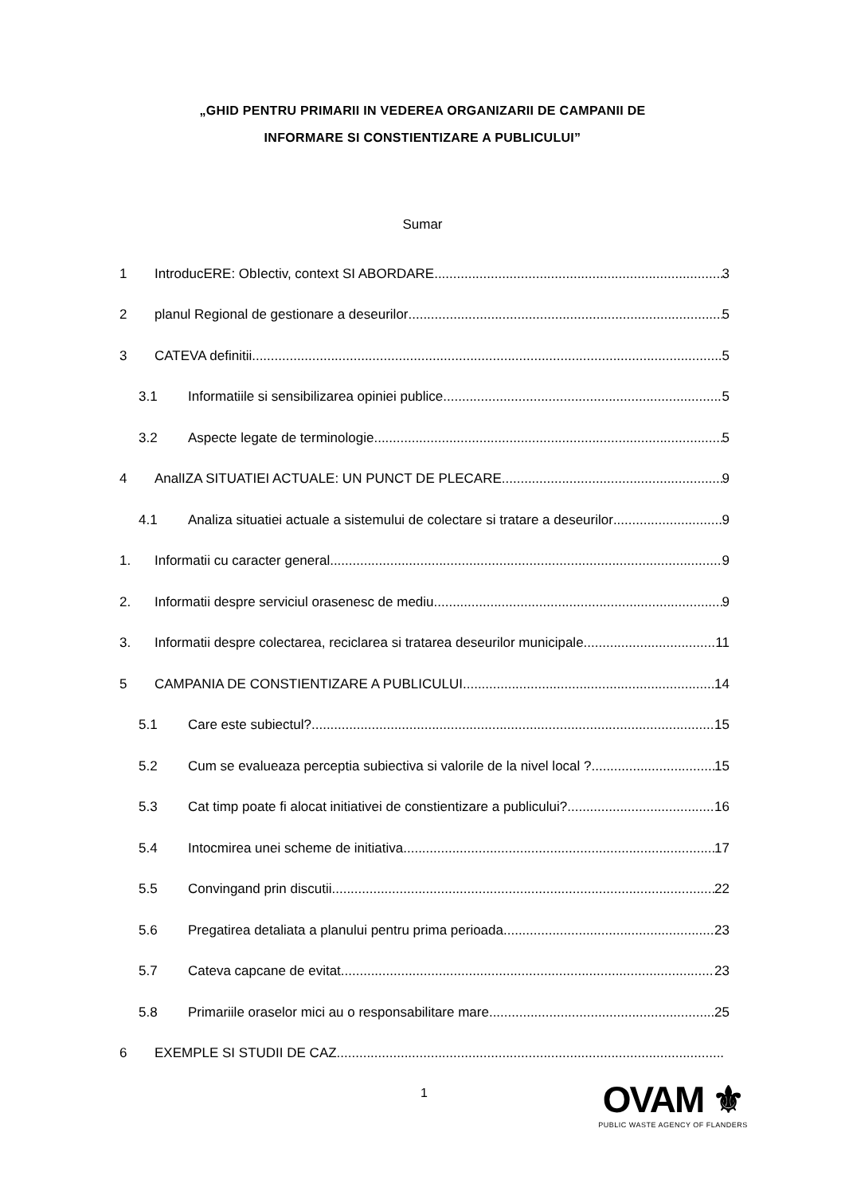„GHID PENTRU PRIMARII IN VEDEREA ORGANIZARII DE CAMPANII DE
INFORMARE SI CONSTIENTIZARE A PUBLICULUI”
Sumar
1 IntroducERE: ObIectiv, context SI ABORDARE 3
2 planul Regional de gestionare a deseurilor 5
3 CATEVA definitii 5
3.1 Informatiile si sensibilizarea opiniei publice 5
3.2 Aspecte legate de terminologie 5
4 AnalIZA SITUATIEI ACTUALE: UN PUNCT DE PLECARE 9
4.1 Analiza situatiei actuale a sistemului de colectare si tratare a deseurilor 9
1. Informatii cu caracter general 9
2. Informatii despre serviciul orasenesc de mediu 9
3. Informatii despre colectarea, reciclarea si tratarea deseurilor municipale 11
5 CAMPANIA DE CONSTIENTIZARE A PUBLICULUI 14
5.1 Care este subiectul? 15
5.2 Cum se evalueaza perceptia subiectiva si valorile de la nivel local ? 15
5.3 Cat timp poate fi alocat initiativei de constientizare a publicului? 16
5.4 Intocmirea unei scheme de initiativa 17
5.5 Convingand prin discutii 22
5.6 Pregatirea detaliata a planului pentru prima perioada 23
5.7 Cateva capcane de evitat 23
5.8 Primariile oraselor mici au o responsabilitare mare 25
6 EXEMPLE SI STUDII DE CAZ
1
OVAM ⚜
PUBLIC WASTE AGENCY OF FLANDERS